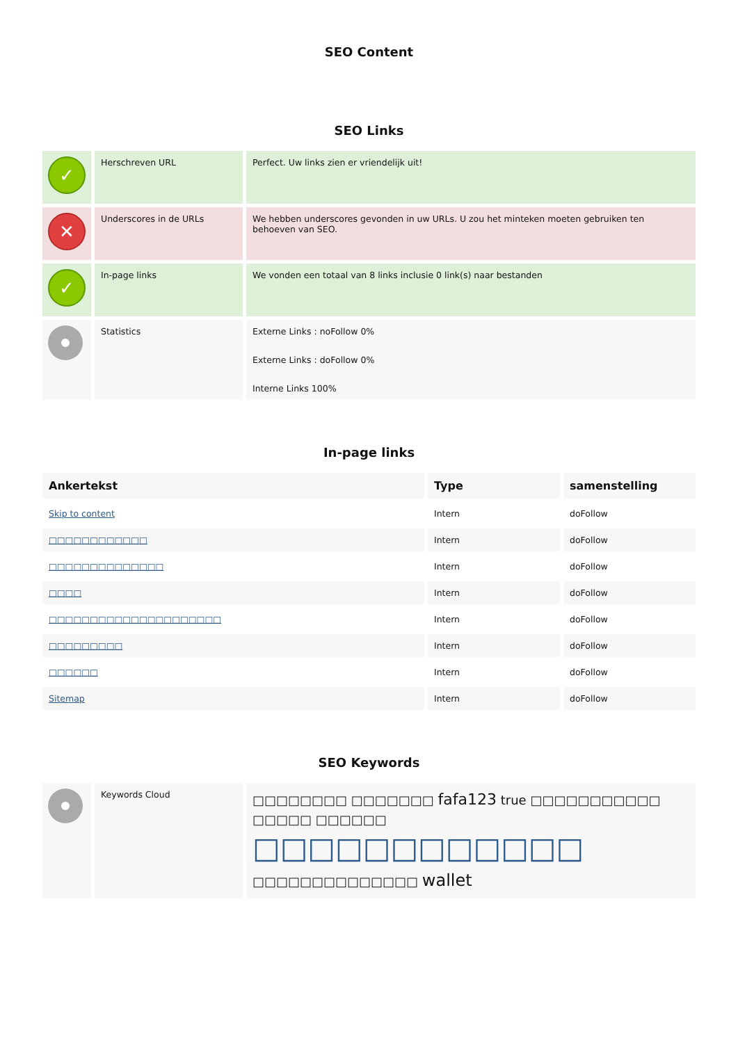SEO Content
SEO Links
| ✓ | Herschreven URL | Perfect. Uw links zien er vriendelijk uit! |
| ✕ | Underscores in de URLs | We hebben underscores gevonden in uw URLs. U zou het minteken moeten gebruiken ten behoeven van SEO. |
| ✓ | In-page links | We vonden een totaal van 8 links inclusie 0 link(s) naar bestanden |
| | Statistics | Externe Links : noFollow 0% Externe Links : doFollow 0% Interne Links 100% |
In-page links
| Ankertekst | Type | samenstelling |
| --- | --- | --- |
| Skip to content | Intern | doFollow |
| □□□□□□□□□□□□ | Intern | doFollow |
| □□□□□□□□□□□□□□ | Intern | doFollow |
| □□□□ | Intern | doFollow |
| □□□□□□□□□□□□□□□□□□□□□ | Intern | doFollow |
| □□□□□□□□□ | Intern | doFollow |
| □□□□□□ | Intern | doFollow |
| Sitemap | Intern | doFollow |
SEO Keywords
| | Keywords Cloud | □□□□□□□□ □□□□□□□ fafa123 true □□□□□□□□□□□ □□□□□ □□□□□□ □□□□□□□□□□□□ □□□□□□□□□□□□□□ wallet |